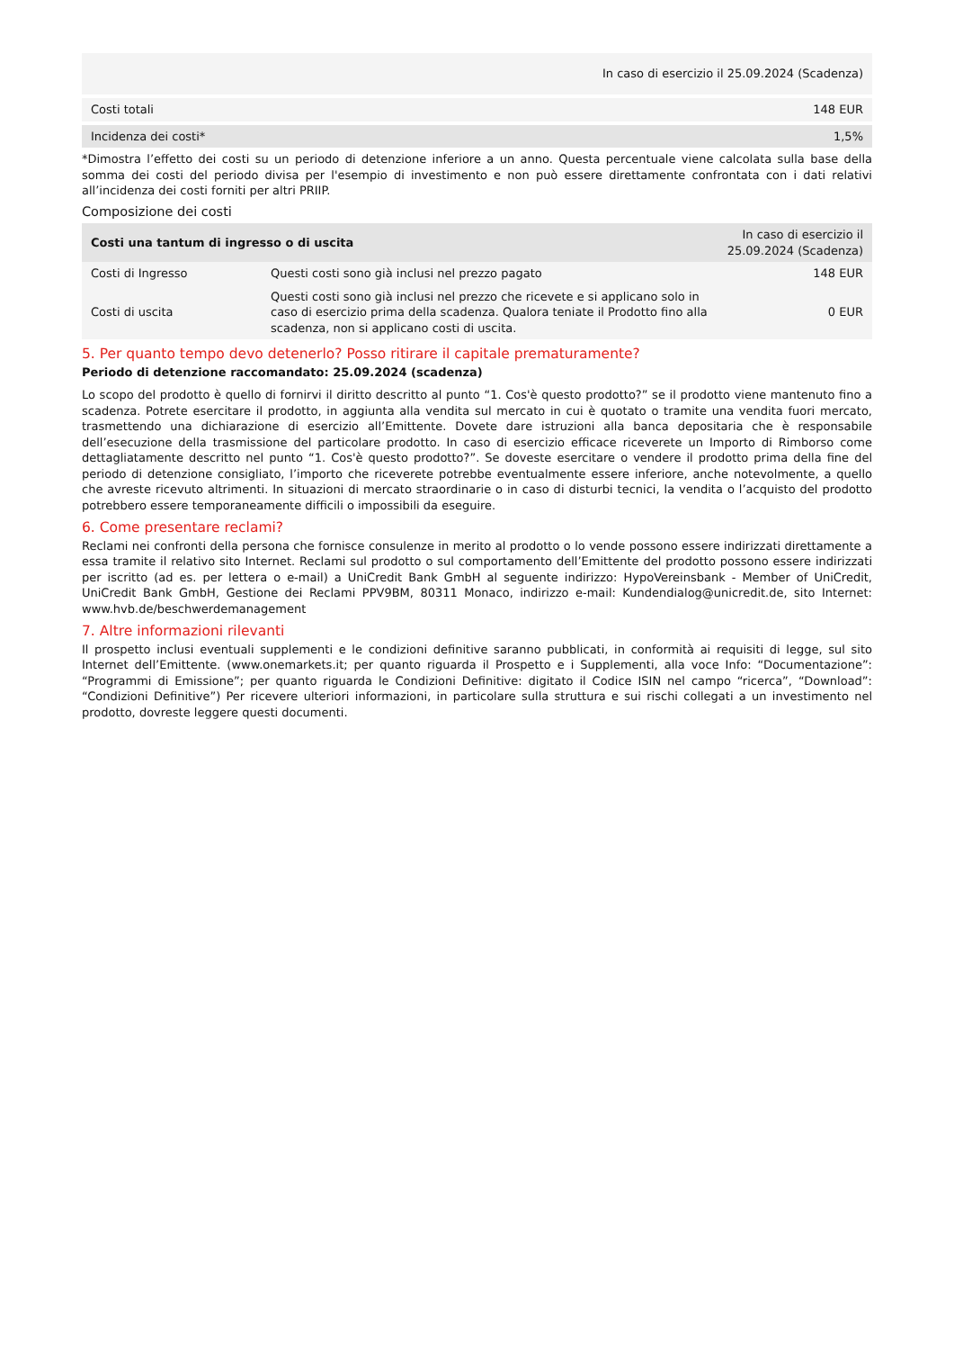| | In caso di esercizio il 25.09.2024 (Scadenza) |
| --- | --- |
| Costi totali | 148 EUR |
| Incidenza dei costi* | 1,5% |
*Dimostra l’effetto dei costi su un periodo di detenzione inferiore a un anno. Questa percentuale viene calcolata sulla base della somma dei costi del periodo divisa per l'esempio di investimento e non può essere direttamente confrontata con i dati relativi all’incidenza dei costi forniti per altri PRIIP.
Composizione dei costi
| Costi una tantum di ingresso o di uscita | | In caso di esercizio il 25.09.2024 (Scadenza) |
| --- | --- | --- |
| Costi di Ingresso | Questi costi sono già inclusi nel prezzo pagato | 148 EUR |
| Costi di uscita | Questi costi sono già inclusi nel prezzo che ricevete e si applicano solo in caso di esercizio prima della scadenza. Qualora teniate il Prodotto fino alla scadenza, non si applicano costi di uscita. | 0 EUR |
5. Per quanto tempo devo detenerlo? Posso ritirare il capitale prematuramente?
Periodo di detenzione raccomandato: 25.09.2024 (scadenza)
Lo scopo del prodotto è quello di fornirvi il diritto descritto al punto “1. Cos'è questo prodotto?” se il prodotto viene mantenuto fino a scadenza. Potrete esercitare il prodotto, in aggiunta alla vendita sul mercato in cui è quotato o tramite una vendita fuori mercato, trasmettendo una dichiarazione di esercizio all’Emittente. Dovete dare istruzioni alla banca depositaria che è responsabile dell’esecuzione della trasmissione del particolare prodotto. In caso di esercizio efficace riceverete un Importo di Rimborso come dettagliatamente descritto nel punto “1. Cos'è questo prodotto?”. Se doveste esercitare o vendere il prodotto prima della fine del periodo di detenzione consigliato, l’importo che riceverete potrebbe eventualmente essere inferiore, anche notevolmente, a quello che avreste ricevuto altrimenti. In situazioni di mercato straordinarie o in caso di disturbi tecnici, la vendita o l’acquisto del prodotto potrebbero essere temporaneamente difficili o impossibili da eseguire.
6. Come presentare reclami?
Reclami nei confronti della persona che fornisce consulenze in merito al prodotto o lo vende possono essere indirizzati direttamente a essa tramite il relativo sito Internet. Reclami sul prodotto o sul comportamento dell’Emittente del prodotto possono essere indirizzati per iscritto (ad es. per lettera o e-mail) a UniCredit Bank GmbH al seguente indirizzo: HypoVereinsbank - Member of UniCredit, UniCredit Bank GmbH, Gestione dei Reclami PPV9BM, 80311 Monaco, indirizzo e-mail: Kundendialog@unicredit.de, sito Internet: www.hvb.de/beschwerdemanagement
7. Altre informazioni rilevanti
Il prospetto inclusi eventuali supplementi e le condizioni definitive saranno pubblicati, in conformità ai requisiti di legge, sul sito Internet dell’Emittente. (www.onemarkets.it; per quanto riguarda il Prospetto e i Supplementi, alla voce Info: “Documentazione”: “Programmi di Emissione”; per quanto riguarda le Condizioni Definitive: digitato il Codice ISIN nel campo “ricerca”, “Download”: “Condizioni Definitive”) Per ricevere ulteriori informazioni, in particolare sulla struttura e sui rischi collegati a un investimento nel prodotto, dovreste leggere questi documenti.